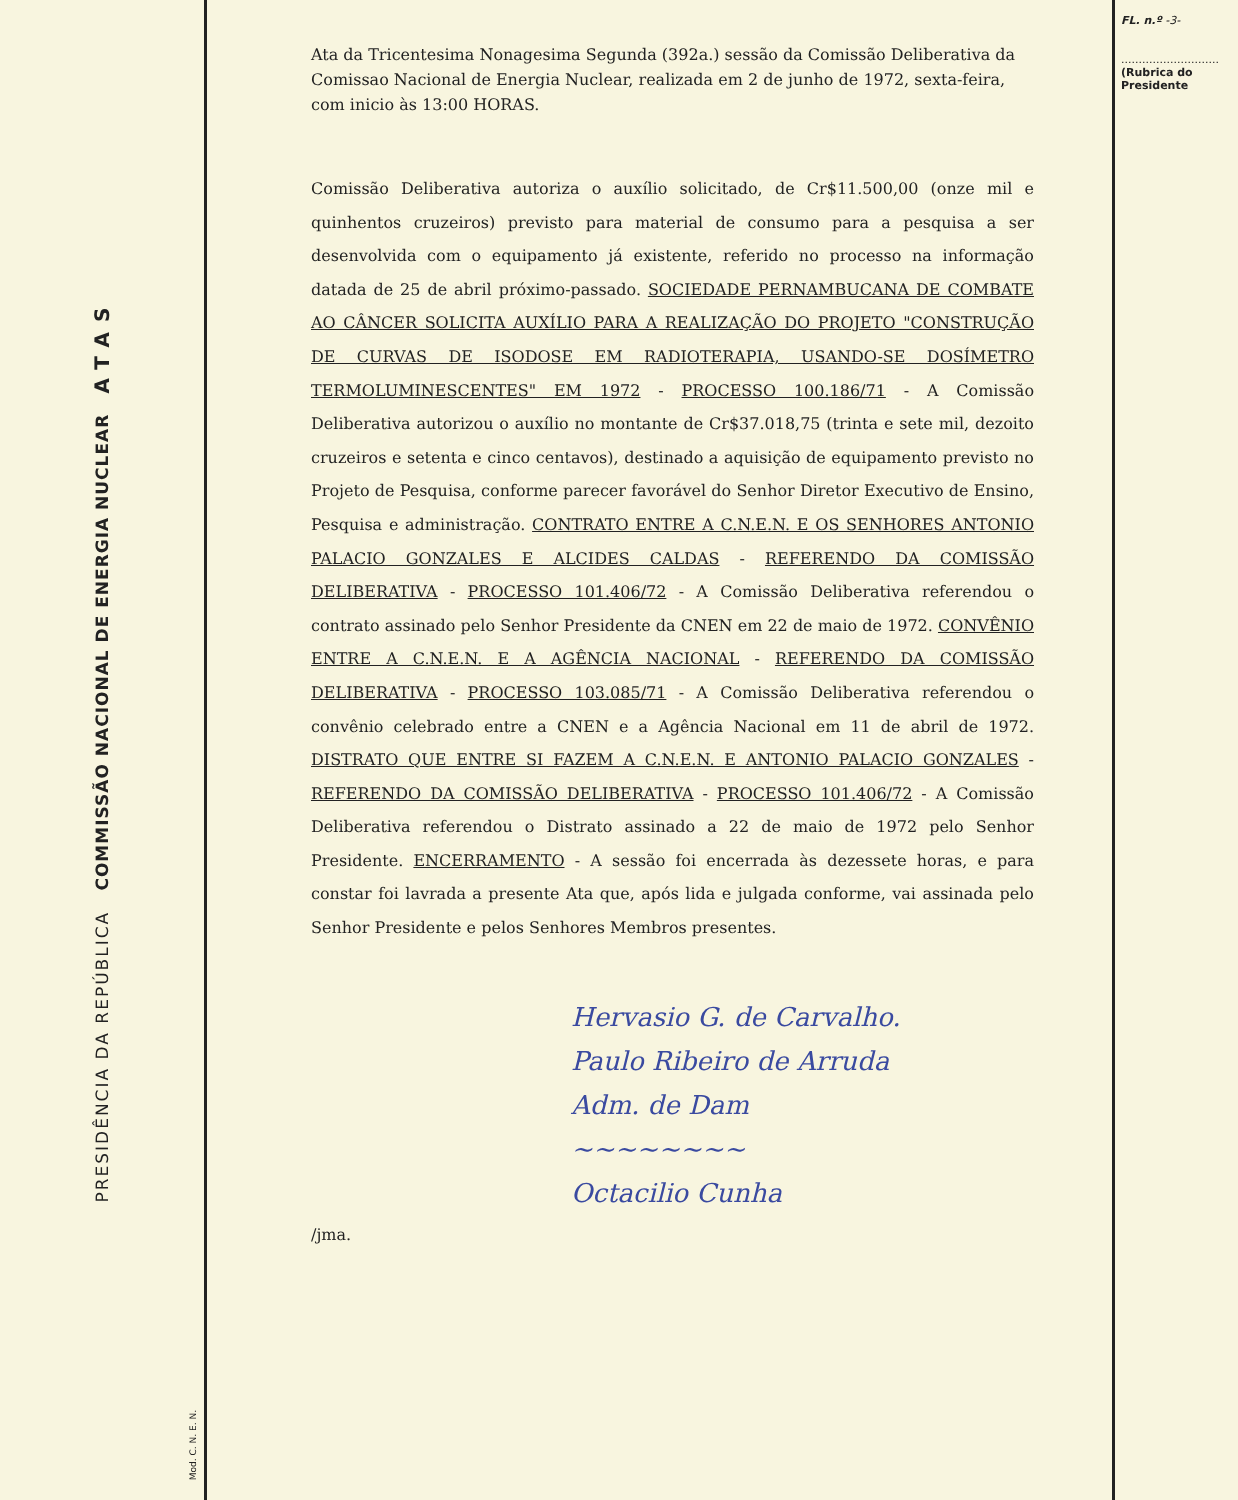PRESIDÊNCIA DA REPÚBLICA COMMISSÃO NACIONAL DE ENERGIA NUCLEAR ATAS
Mod. C. N. E. N.
Ata da Tricentesima Nonagesima Segunda (392a.) sessão da Comissão Deliberativa da Comissao Nacional de Energia Nuclear, realizada em 2 de junho de 1972, sexta-feira, com inicio às 13:00 HORAS.
Comissão Deliberativa autoriza o auxílio solicitado, de Cr$11.500,00 (onze mil e quinhentos cruzeiros) previsto para material de consumo para a pesquisa a ser desenvolvida com o equipamento já existente, referido no processo na informação datada de 25 de abril próximo-passado. SOCIEDADE PERNAMBUCANA DE COMBATE AO CÂNCER SOLICITA AUXÍLIO PARA A REALIZAÇÃO DO PROJETO "CONSTRUÇÃO DE CURVAS DE ISODOSE EM RADIOTERAPIA, USANDO-SE DOSÍMETRO TERMOLUMINESCENTES" EM 1972 - PROCESSO 100.186/71 - A Comissão Deliberativa autorizou o auxílio no montante de Cr$37.018,75 (trinta e sete mil, dezoito cruzeiros e setenta e cinco centavos), destinado a aquisição de equipamento previsto no Projeto de Pesquisa, conforme parecer favorável do Senhor Diretor Executivo de Ensino, Pesquisa e administração. CONTRATO ENTRE A C.N.E.N. E OS SENHORES ANTONIO PALACIO GONZALES E ALCIDES CALDAS - REFERENDO DA COMISSÃO DELIBERATIVA - PROCESSO 101.406/72 - A Comissão Deliberativa referendou o contrato assinado pelo Senhor Presidente da CNEN em 22 de maio de 1972. CONVÊNIO ENTRE A C.N.E.N. E A AGÊNCIA NACIONAL - REFERENDO DA COMISSÃO DELIBERATIVA - PROCESSO 103.085/71 - A Comissão Deliberativa referendou o convênio celebrado entre a CNEN e a Agência Nacional em 11 de abril de 1972. DISTRATO QUE ENTRE SI FAZEM A C.N.E.N. E ANTONIO PALACIO GONZALES - REFERENDO DA COMISSÃO DELIBERATIVA - PROCESSO 101.406/72 - A Comissão Deliberativa referendou o Distrato assinado a 22 de maio de 1972 pelo Senhor Presidente. ENCERRAMENTO - A sessão foi encerrada às dezessete horas, e para constar foi lavrada a presente Ata que, após lida e julgada conforme, vai assinada pelo Senhor Presidente e pelos Senhores Membros presentes.
Hervasio G. de Carvalho.
Paulo Ribeiro de Arruda
Adm. de Dam
~~~~~~~~
Octacilio Cunha
/jma.
FL. n.º -3-
............................
(Rubrica do Presidente